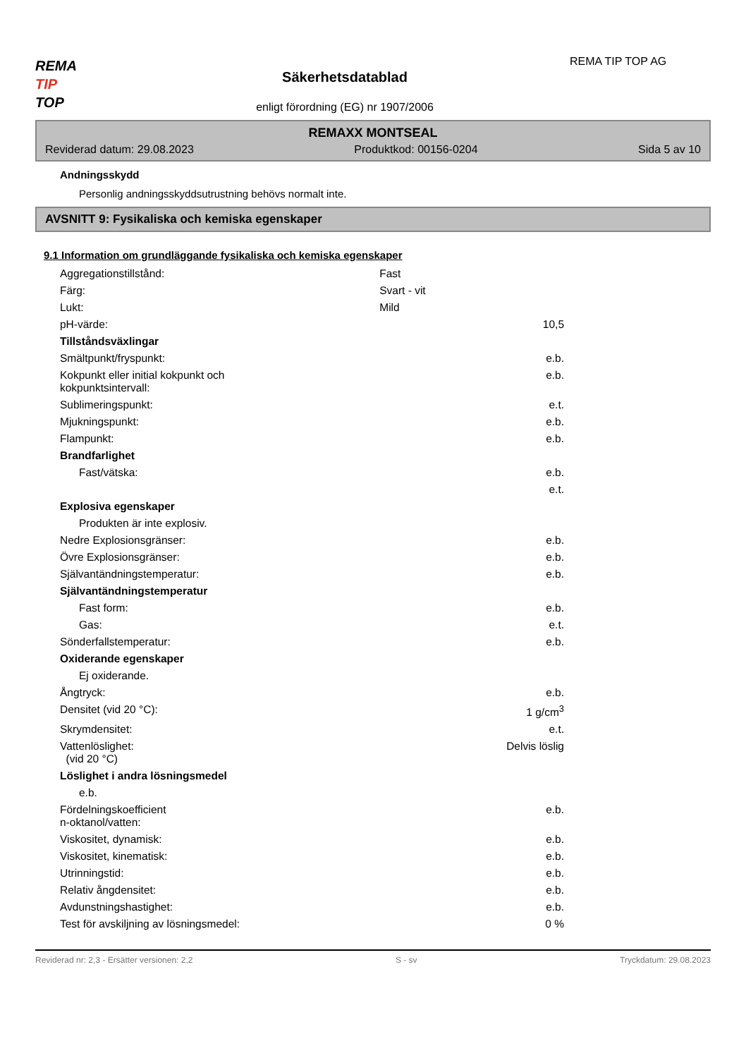REMA
TIP
TOP
Säkerhetsdatablad
enligt förordning (EG) nr 1907/2006
REMA TIP TOP AG
REMAXX MONTSEAL
Reviderad datum: 29.08.2023 Produktkod: 00156-0204 Sida 5 av 10
Andningsskydd
Personlig andningsskyddsutrustning behövs normalt inte.
AVSNITT 9: Fysikaliska och kemiska egenskaper
9.1 Information om grundläggande fysikaliska och kemiska egenskaper
| Aggregationstillstånd: | Fast | |
| Färg: | Svart - vit | |
| Lukt: | Mild | |
| pH-värde: | | 10,5 |
| Tillståndsväxlingar | | |
| Smältpunkt/fryspunkt: | | e.b. |
| Kokpunkt eller initial kokpunkt och kokpunktsintervall: | | e.b. |
| Sublimeringspunkt: | | e.t. |
| Mjukningspunkt: | | e.b. |
| Flampunkt: | | e.b. |
| Brandfarlighet | | |
| Fast/vätska: | | e.b. |
| | | e.t. |
| Explosiva egenskaper | | |
| Produkten är inte explosiv. | | |
| Nedre Explosionsgränser: | | e.b. |
| Övre Explosionsgränser: | | e.b. |
| Självantändningstemperatur: | | e.b. |
| Självantändningstemperatur | | |
| Fast form: | | e.b. |
| Gas: | | e.t. |
| Sönderfallstemperatur: | | e.b. |
| Oxiderande egenskaper | | |
| Ej oxiderande. | | |
| Ångtryck: | | e.b. |
| Densitet (vid 20 °C): | | 1 g/cm<sup>3</sup> |
| Skrymdensitet: | | e.t. |
| Vattenlöslighet: (vid 20 °C) | | Delvis löslig |
| Löslighet i andra lösningsmedel | | |
| e.b. | | |
| Fördelningskoefficient n-oktanol/vatten: | | e.b. |
| Viskositet, dynamisk: | | e.b. |
| Viskositet, kinematisk: | | e.b. |
| Utrinningstid: | | e.b. |
| Relativ ångdensitet: | | e.b. |
| Avdunstningshastighet: | | e.b. |
| Test för avskiljning av lösningsmedel: | | 0 % |
Reviderad nr: 2,3 - Ersätter versionen: 2,2 S - sv Tryckdatum: 29.08.2023